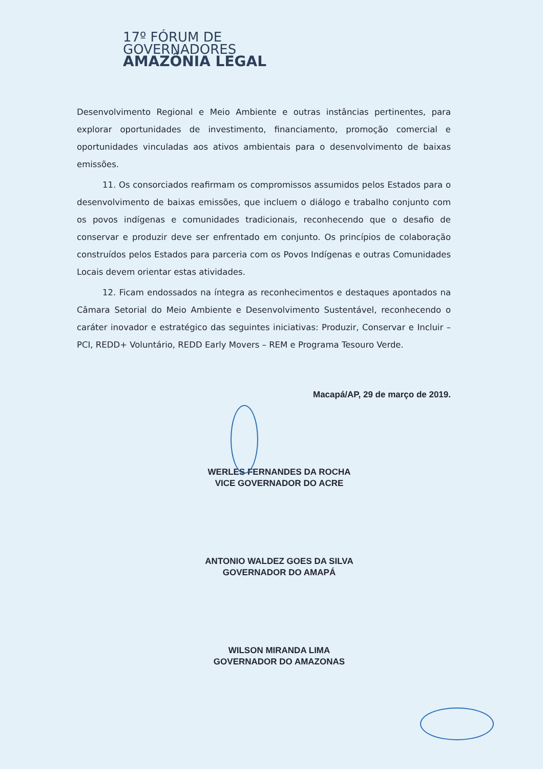17º FÓRUM DE
GOVERNADORES
AMAZÔNIA LEGAL
Desenvolvimento Regional e Meio Ambiente e outras instâncias pertinentes, para explorar oportunidades de investimento, financiamento, promoção comercial e oportunidades vinculadas aos ativos ambientais para o desenvolvimento de baixas emissões.
11. Os consorciados reafirmam os compromissos assumidos pelos Estados para o desenvolvimento de baixas emissões, que incluem o diálogo e trabalho conjunto com os povos indígenas e comunidades tradicionais, reconhecendo que o desafio de conservar e produzir deve ser enfrentado em conjunto. Os princípios de colaboração construídos pelos Estados para parceria com os Povos Indígenas e outras Comunidades Locais devem orientar estas atividades.
12. Ficam endossados na íntegra as reconhecimentos e destaques apontados na Câmara Setorial do Meio Ambiente e Desenvolvimento Sustentável, reconhecendo o caráter inovador e estratégico das seguintes iniciativas: Produzir, Conservar e Incluir – PCI, REDD+ Voluntário, REDD Early Movers – REM e Programa Tesouro Verde.
Macapá/AP, 29 de março de 2019.
WERLES FERNANDES DA ROCHA
VICE GOVERNADOR DO ACRE
ANTONIO WALDEZ GOES DA SILVA
GOVERNADOR DO AMAPÁ
WILSON MIRANDA LIMA
GOVERNADOR DO AMAZONAS